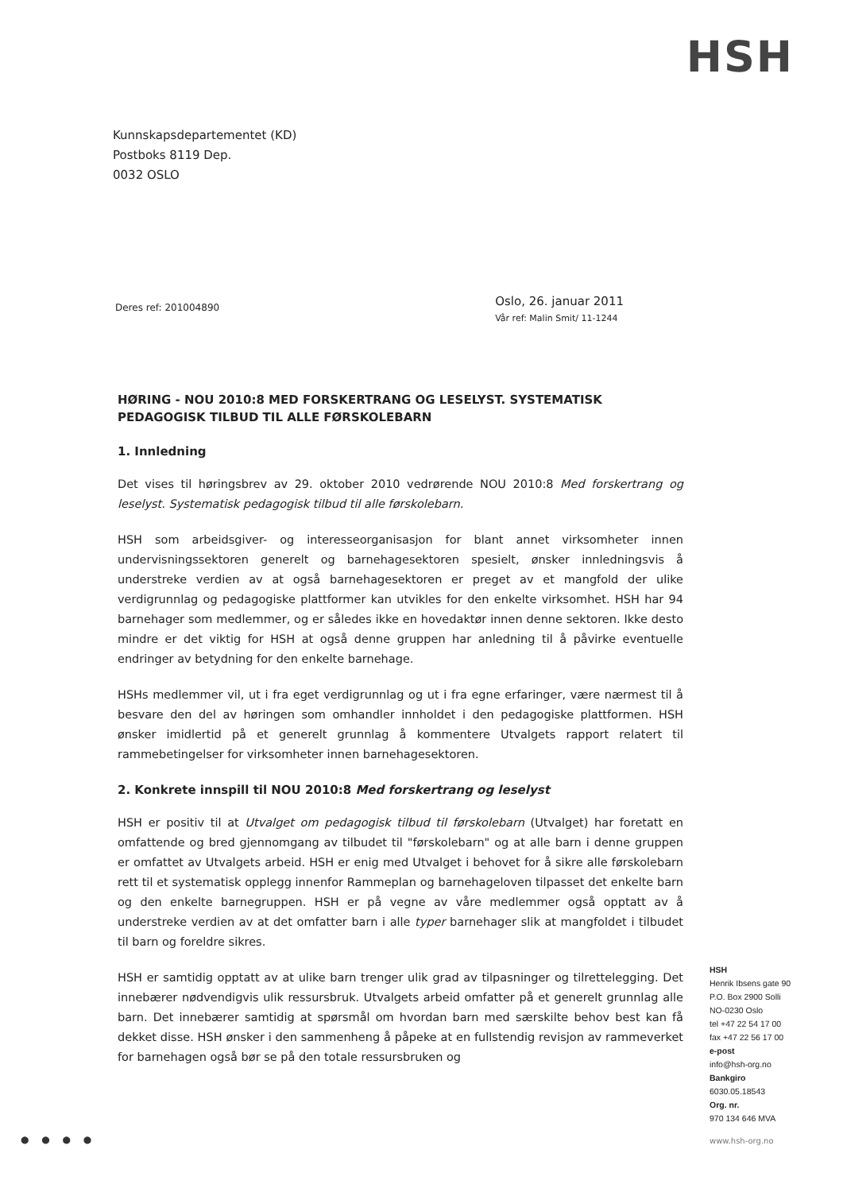HSH
Kunnskapsdepartementet (KD)
Postboks 8119 Dep.
0032 OSLO
Deres ref: 201004890
Oslo, 26. januar 2011
Vår ref: Malin Smit/ 11-1244
HØRING - NOU 2010:8 MED FORSKERTRANG OG LESELYST. SYSTEMATISK PEDAGOGISK TILBUD TIL ALLE FØRSKOLEBARN
1. Innledning
Det vises til høringsbrev av 29. oktober 2010 vedrørende NOU 2010:8 Med forskertrang og leselyst. Systematisk pedagogisk tilbud til alle førskolebarn.
HSH som arbeidsgiver- og interesseorganisasjon for blant annet virksomheter innen undervisningssektoren generelt og barnehagesektoren spesielt, ønsker innledningsvis å understreke verdien av at også barnehagesektoren er preget av et mangfold der ulike verdigrunnlag og pedagogiske plattformer kan utvikles for den enkelte virksomhet. HSH har 94 barnehager som medlemmer, og er således ikke en hovedaktør innen denne sektoren. Ikke desto mindre er det viktig for HSH at også denne gruppen har anledning til å påvirke eventuelle endringer av betydning for den enkelte barnehage.
HSHs medlemmer vil, ut i fra eget verdigrunnlag og ut i fra egne erfaringer, være nærmest til å besvare den del av høringen som omhandler innholdet i den pedagogiske plattformen. HSH ønsker imidlertid på et generelt grunnlag å kommentere Utvalgets rapport relatert til rammebetingelser for virksomheter innen barnehagesektoren.
2. Konkrete innspill til NOU 2010:8 Med forskertrang og leselyst
HSH er positiv til at Utvalget om pedagogisk tilbud til førskolebarn (Utvalget) har foretatt en omfattende og bred gjennomgang av tilbudet til "førskolebarn" og at alle barn i denne gruppen er omfattet av Utvalgets arbeid. HSH er enig med Utvalget i behovet for å sikre alle førskolebarn rett til et systematisk opplegg innenfor Rammeplan og barnehageloven tilpasset det enkelte barn og den enkelte barnegruppen. HSH er på vegne av våre medlemmer også opptatt av å understreke verdien av at det omfatter barn i alle typer barnehager slik at mangfoldet i tilbudet til barn og foreldre sikres.
HSH er samtidig opptatt av at ulike barn trenger ulik grad av tilpasninger og tilrettelegging. Det innebærer nødvendigvis ulik ressursbruk. Utvalgets arbeid omfatter på et generelt grunnlag alle barn. Det innebærer samtidig at spørsmål om hvordan barn med særskilte behov best kan få dekket disse. HSH ønsker i den sammenheng å påpeke at en fullstendig revisjon av rammeverket for barnehagen også bør se på den totale ressursbruken og
HSH
Henrik Ibsens gate 90
P.O. Box 2900 Solli
NO-0230 Oslo
tel +47 22 54 17 00
fax +47 22 56 17 00
e-post
info@hsh-org.no
Bankgiro
6030.05.18543
Org. nr.
970 134 646 MVA
● ● ● ● www.hsh-org.no